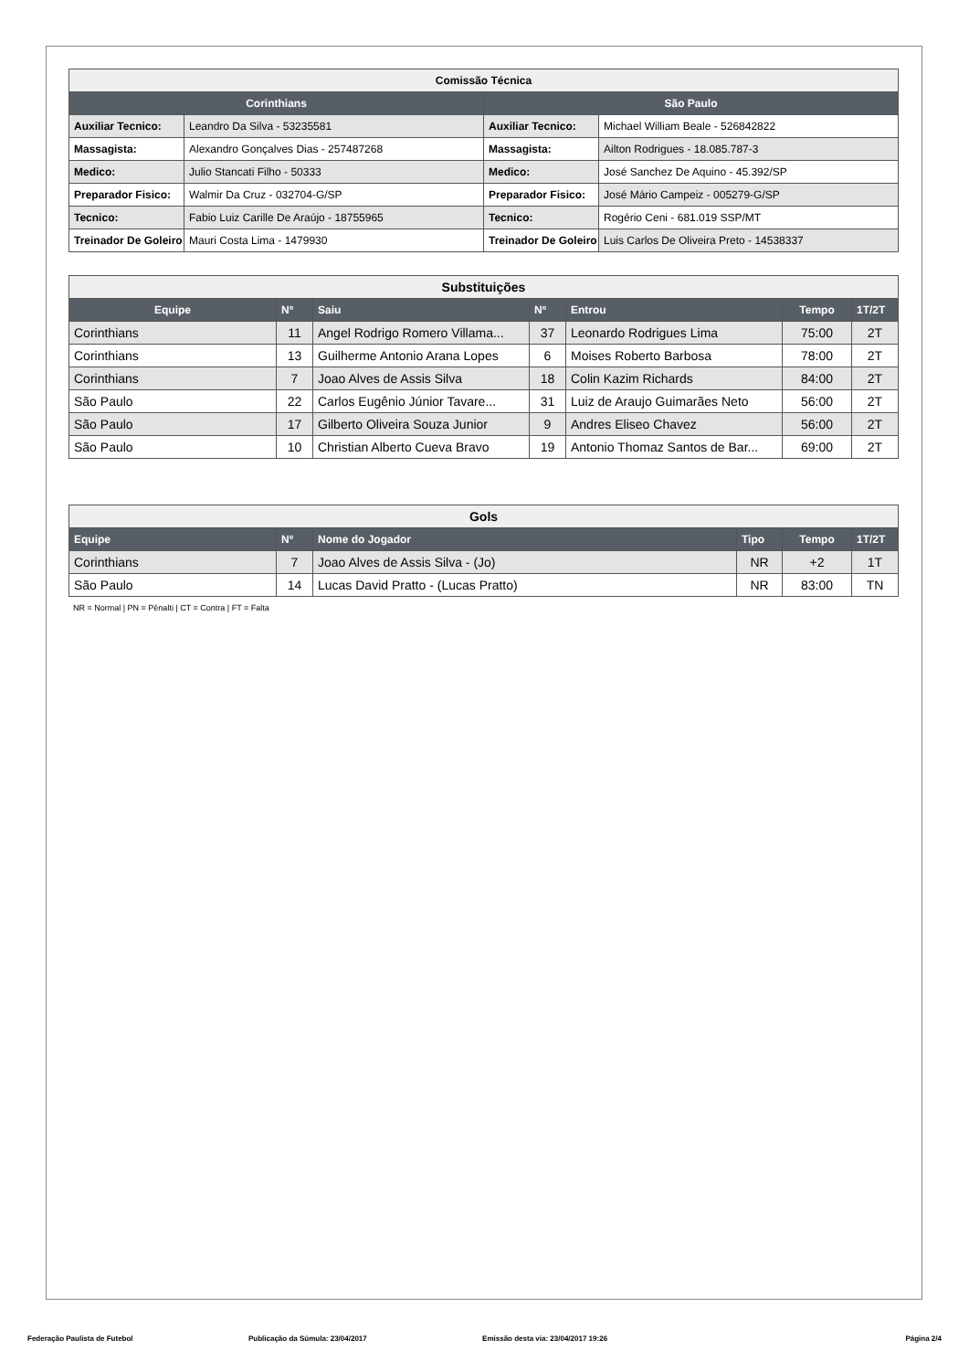| Comissão Técnica | | | |
| Corinthians | | São Paulo | |
| Auxiliar Tecnico: | Leandro Da Silva - 53235581 | Auxiliar Tecnico: | Michael William Beale - 526842822 |
| Massagista: | Alexandro Gonçalves Dias - 257487268 | Massagista: | Ailton Rodrigues - 18.085.787-3 |
| Medico: | Julio Stancati Filho - 50333 | Medico: | José Sanchez De Aquino - 45.392/SP |
| Preparador Fisico: | Walmir Da Cruz - 032704-G/SP | Preparador Fisico: | José Mário Campeiz - 005279-G/SP |
| Tecnico: | Fabio Luiz Carille De Araújo - 18755965 | Tecnico: | Rogério Ceni - 681.019 SSP/MT |
| Treinador De Goleiro | Mauri Costa Lima - 1479930 | Treinador De Goleiro | Luis Carlos De Oliveira Preto - 14538337 |
| Substituições | | | | | | |
| Equipe | Nº | Saiu | Nº | Entrou | Tempo | 1T/2T |
| Corinthians | 11 | Angel Rodrigo Romero Villama... | 37 | Leonardo Rodrigues Lima | 75:00 | 2T |
| Corinthians | 13 | Guilherme Antonio Arana Lopes | 6 | Moises Roberto Barbosa | 78:00 | 2T |
| Corinthians | 7 | Joao Alves de Assis Silva | 18 | Colin Kazim Richards | 84:00 | 2T |
| São Paulo | 22 | Carlos Eugênio Júnior Tavare... | 31 | Luiz de Araujo Guimarães Neto | 56:00 | 2T |
| São Paulo | 17 | Gilberto Oliveira Souza Junior | 9 | Andres Eliseo Chavez | 56:00 | 2T |
| São Paulo | 10 | Christian Alberto Cueva Bravo | 19 | Antonio Thomaz Santos de Bar... | 69:00 | 2T |
| Gols | | | | | |
| Equipe | Nº | Nome do Jogador | Tipo | Tempo | 1T/2T |
| Corinthians | 7 | Joao Alves de Assis Silva - (Jo) | NR | +2 | 1T |
| São Paulo | 14 | Lucas David Pratto - (Lucas Pratto) | NR | 83:00 | TN |
NR = Normal | PN = Pênalti | CT = Contra | FT = Falta
Federação Paulista de Futebol Publicação da Súmula: 23/04/2017 Emissão desta via: 23/04/2017 19:26 Página 2/4